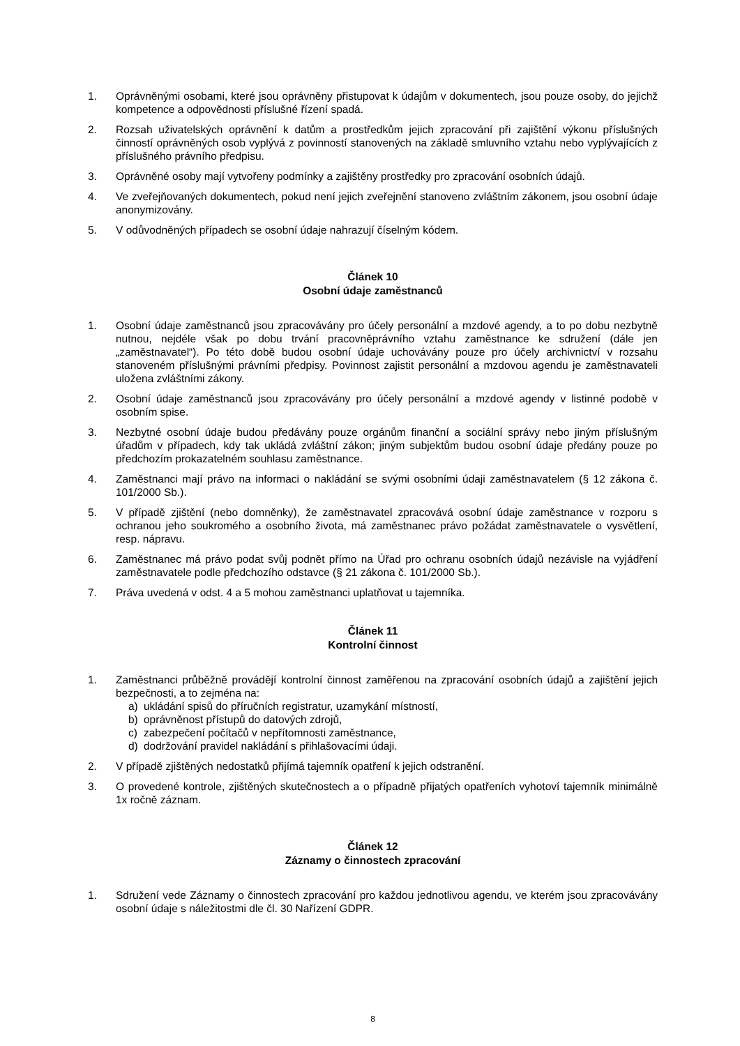1. Oprávněnými osobami, které jsou oprávněny přistupovat k údajům v dokumentech, jsou pouze osoby, do jejichž kompetence a odpovědnosti příslušné řízení spadá.
2. Rozsah uživatelských oprávnění k datům a prostředkům jejich zpracování při zajištění výkonu příslušných činností oprávněných osob vyplývá z povinností stanovených na základě smluvního vztahu nebo vyplývajících z příslušného právního předpisu.
3. Oprávněné osoby mají vytvořeny podmínky a zajištěny prostředky pro zpracování osobních údajů.
4. Ve zveřejňovaných dokumentech, pokud není jejich zveřejnění stanoveno zvláštním zákonem, jsou osobní údaje anonymizovány.
5. V odůvodněných případech se osobní údaje nahrazují číselným kódem.
Článek 10
Osobní údaje zaměstnanců
1. Osobní údaje zaměstnanců jsou zpracovávány pro účely personální a mzdové agendy, a to po dobu nezbytně nutnou, nejdéle však po dobu trvání pracovněprávního vztahu zaměstnance ke sdružení (dále jen „zaměstnavatel“). Po této době budou osobní údaje uchovávány pouze pro účely archivnictví v rozsahu stanoveném příslušnými právními předpisy. Povinnost zajistit personální a mzdovou agendu je zaměstnavateli uložena zvláštními zákony.
2. Osobní údaje zaměstnanců jsou zpracovávány pro účely personální a mzdové agendy v listinné podobě v osobním spise.
3. Nezbytné osobní údaje budou předávány pouze orgánům finanční a sociální správy nebo jiným příslušným úřadům v případech, kdy tak ukládá zvláštní zákon; jiným subjektům budou osobní údaje předány pouze po předchozím prokazatelném souhlasu zaměstnance.
4. Zaměstnanci mají právo na informaci o nakládání se svými osobními údaji zaměstnavatelem (§ 12 zákona č. 101/2000 Sb.).
5. V případě zjištění (nebo domněnky), že zaměstnavatel zpracovává osobní údaje zaměstnance v rozporu s ochranou jeho soukromého a osobního života, má zaměstnanec právo požádat zaměstnavatele o vysvětlení, resp. nápravu.
6. Zaměstnanec má právo podat svůj podnět přímo na Úřad pro ochranu osobních údajů nezávisle na vyjádření zaměstnavatele podle předchozího odstavce (§ 21 zákona č. 101/2000 Sb.).
7. Práva uvedená v odst. 4 a 5 mohou zaměstnanci uplatňovat u tajemníka.
Článek 11
Kontrolní činnost
1. Zaměstnanci průběžně provádějí kontrolní činnost zaměřenou na zpracování osobních údajů a zajištění jejich bezpečnosti, a to zejména na:
a) ukládání spisů do příručních registratur, uzamykání místností,
b) oprávněnost přístupů do datových zdrojů,
c) zabezpečení počítačů v nepřítomnosti zaměstnance,
d) dodržování pravidel nakládání s přihlašovacími údaji.
2. V případě zjištěných nedostatků přijímá tajemník opatření k jejich odstranění.
3. O provedené kontrole, zjištěných skutečnostech a o případně přijatých opatřeních vyhotoví tajemník minimálně 1x ročně záznam.
Článek 12
Záznamy o činnostech zpracování
1. Sdružení vede Záznamy o činnostech zpracování pro každou jednotlivou agendu, ve kterém jsou zpracovávány osobní údaje s náležitostmi dle čl. 30 Nařízení GDPR.
8